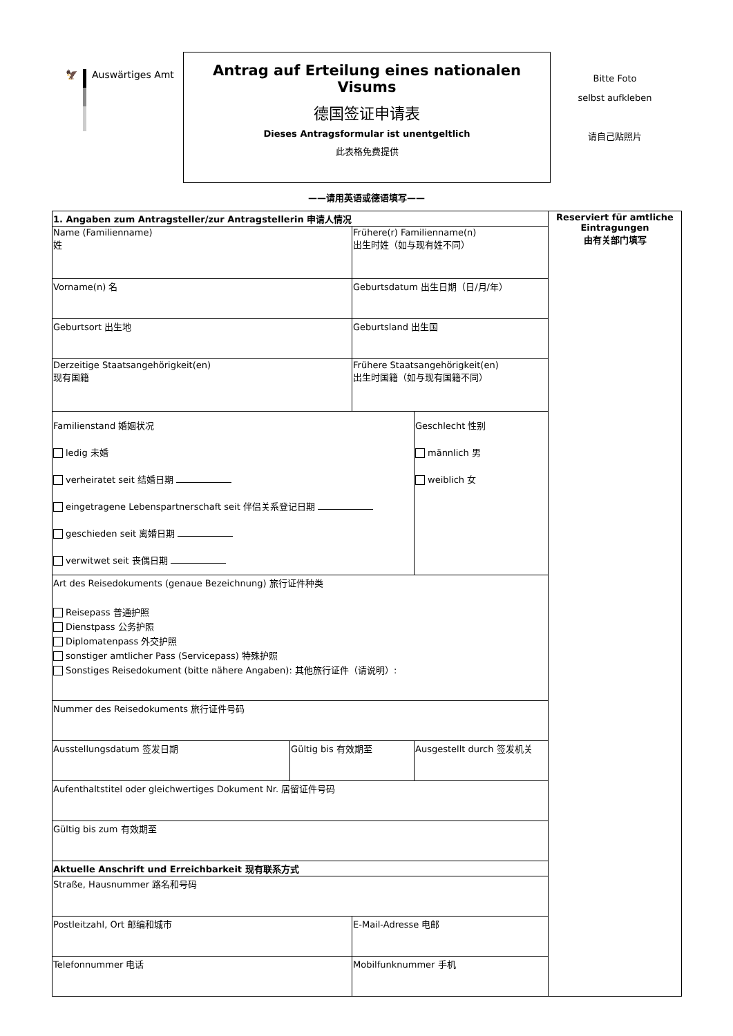🦅 Auswärtiges Amt
Antrag auf Erteilung eines nationalen Visums
德国签证申请表
Dieses Antragsformular ist unentgeltlich
此表格免费提供
Bitte Foto
selbst aufkleben
请自己贴照片
——请用英语或德语填写——
| 1. Angaben zum Antragsteller/zur Antragstellerin 申请人情况 | | | | Reserviert für amtliche Eintragungen 由有关部门填写 |
| Name (Familienname) 姓 | | Frühere(r) Familienname(n) 出生时姓（如与现有姓不同） | | |
| Vorname(n) 名 | | Geburtsdatum 出生日期（日/月/年） | | |
| Geburtsort 出生地 | | Geburtsland 出生国 | | |
| Derzeitige Staatsangehörigkeit(en) 现有国籍 | | Frühere Staatsangehörigkeit(en) 出生时国籍（如与现有国籍不同） | | |
| Familienstand 婚姻状况 ledig 未婚 verheiratet seit 结婚日期 eingetragene Lebenspartnerschaft seit 伴侣关系登记日期 geschieden seit 离婚日期 verwitwet seit 丧偶日期 | | | Geschlecht 性别 männlich 男 weiblich 女 | |
| Art des Reisedokuments (genaue Bezeichnung) 旅行证件种类 Reisepass 普通护照 Dienstpass 公务护照 Diplomatenpass 外交护照 sonstiger amtlicher Pass (Servicepass) 特殊护照 Sonstiges Reisedokument (bitte nähere Angaben): 其他旅行证件（请说明）: | | | | |
| Nummer des Reisedokuments 旅行证件号码 | | | | |
| Ausstellungsdatum 签发日期 | Gültig bis 有效期至 | | Ausgestellt durch 签发机关 | |
| Aufenthaltstitel oder gleichwertiges Dokument Nr. 居留证件号码 | | | | |
| Gültig bis zum 有效期至 | | | | |
| Aktuelle Anschrift und Erreichbarkeit 现有联系方式 | | | | |
| Straße, Hausnummer 路名和号码 | | | | |
| Postleitzahl, Ort 邮编和城市 | | E-Mail-Adresse 电邮 | | |
| Telefonnummer 电话 | | Mobilfunknummer 手机 | | |